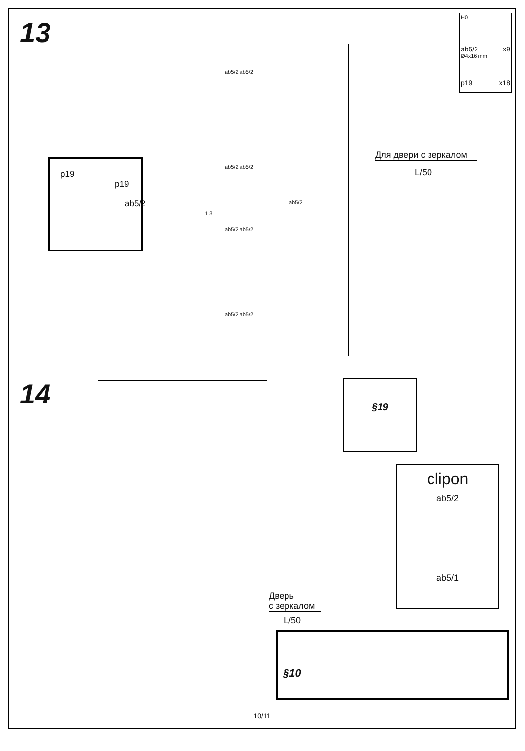13
H0
ab5/2 x9
Ø4x16 mm
p19 x18
p19
p19
ab5/2
ab5/2 ab5/2
ab5/2 ab5/2
ab5/2
1 3
ab5/2 ab5/2
ab5/2 ab5/2
Для двери с зеркалом
L/50
14
Дверь
с зеркалом
L/50
§19
clipon
ab5/2
ab5/1
§10
10/11